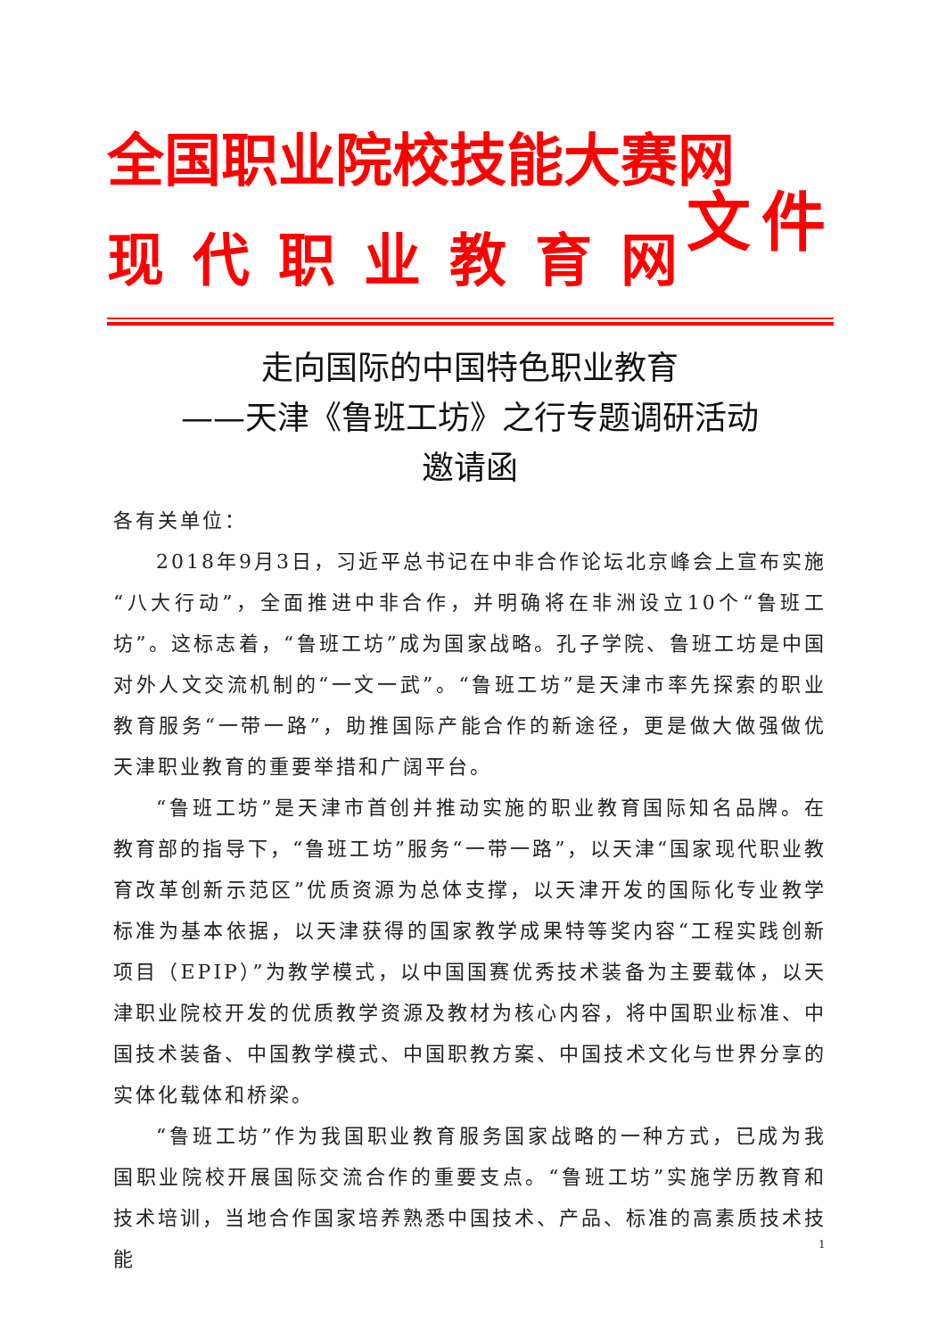全国职业院校技能大赛网
现代职业教育网
文件
走向国际的中国特色职业教育
——天津《鲁班工坊》之行专题调研活动
邀请函
各有关单位：
2018年9月3日，习近平总书记在中非合作论坛北京峰会上宣布实施“八大行动”，全面推进中非合作，并明确将在非洲设立10个“鲁班工坊”。这标志着，“鲁班工坊”成为国家战略。孔子学院、鲁班工坊是中国对外人文交流机制的“一文一武”。“鲁班工坊”是天津市率先探索的职业教育服务“一带一路”，助推国际产能合作的新途径，更是做大做强做优天津职业教育的重要举措和广阔平台。
“鲁班工坊”是天津市首创并推动实施的职业教育国际知名品牌。在教育部的指导下，“鲁班工坊”服务“一带一路”，以天津“国家现代职业教育改革创新示范区”优质资源为总体支撑，以天津开发的国际化专业教学标准为基本依据，以天津获得的国家教学成果特等奖内容“工程实践创新项目（EPIP）”为教学模式，以中国国赛优秀技术装备为主要载体，以天津职业院校开发的优质教学资源及教材为核心内容，将中国职业标准、中国技术装备、中国教学模式、中国职教方案、中国技术文化与世界分享的实体化载体和桥梁。
“鲁班工坊”作为我国职业教育服务国家战略的一种方式，已成为我国职业院校开展国际交流合作的重要支点。“鲁班工坊”实施学历教育和技术培训，当地合作国家培养熟悉中国技术、产品、标准的高素质技术技能
1